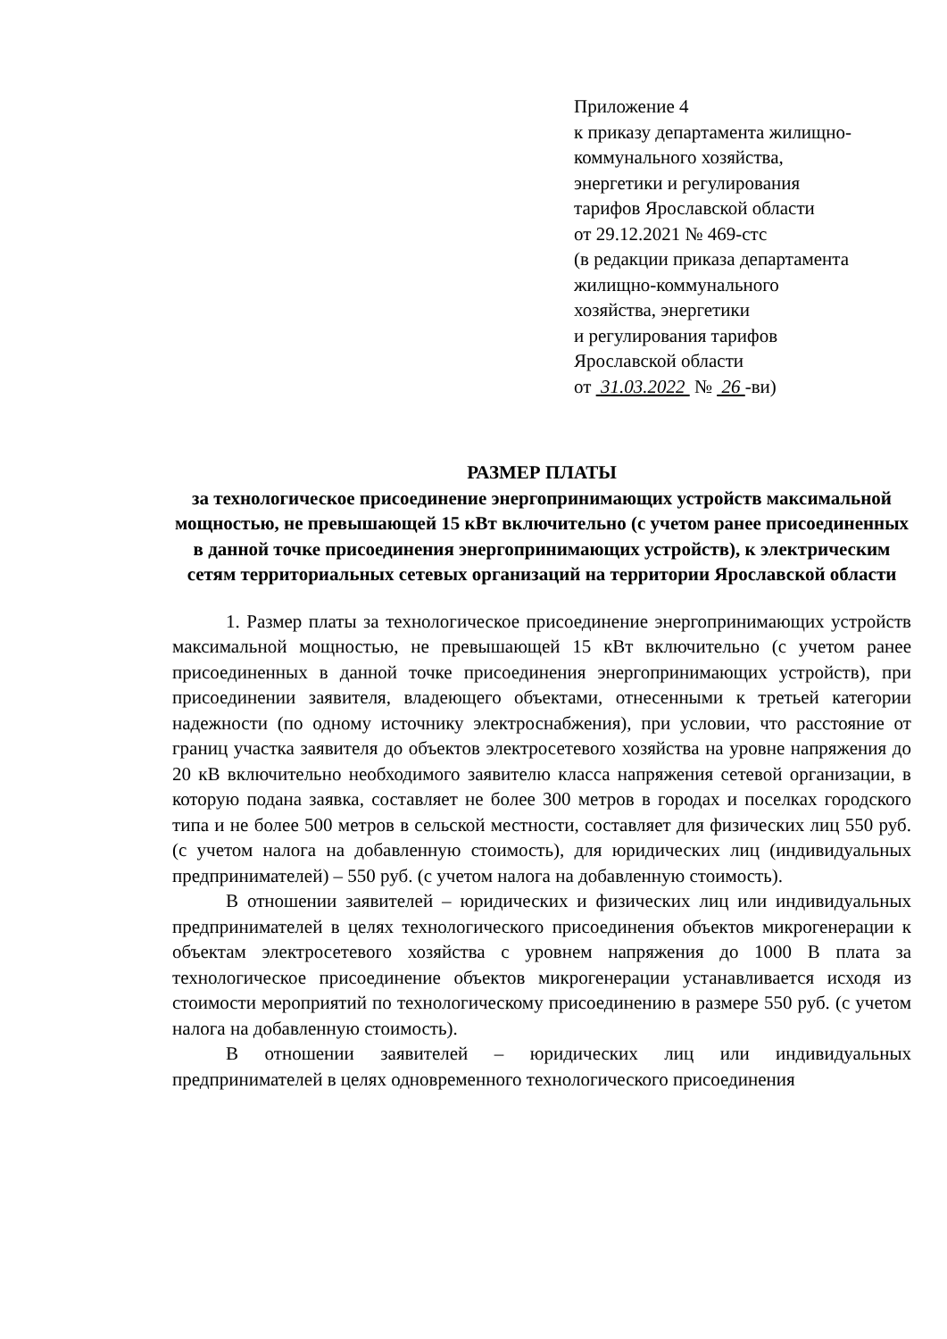Приложение 4
к приказу департамента жилищно-коммунального хозяйства,
энергетики и регулирования
тарифов Ярославской области
от 29.12.2021 № 469-стс
(в редакции приказа департамента
жилищно-коммунального
хозяйства, энергетики
и регулирования тарифов
Ярославской области
от 31.03.2022 № 26 -ви)
РАЗМЕР ПЛАТЫ
за технологическое присоединение энергопринимающих устройств максимальной мощностью, не превышающей 15 кВт включительно (с учетом ранее присоединенных в данной точке присоединения энергопринимающих устройств), к электрическим сетям территориальных сетевых организаций на территории Ярославской области
1. Размер платы за технологическое присоединение энергопринимающих устройств максимальной мощностью, не превышающей 15 кВт включительно (с учетом ранее присоединенных в данной точке присоединения энергопринимающих устройств), при присоединении заявителя, владеющего объектами, отнесенными к третьей категории надежности (по одному источнику электроснабжения), при условии, что расстояние от границ участка заявителя до объектов электросетевого хозяйства на уровне напряжения до 20 кВ включительно необходимого заявителю класса напряжения сетевой организации, в которую подана заявка, составляет не более 300 метров в городах и поселках городского типа и не более 500 метров в сельской местности, составляет для физических лиц 550 руб. (с учетом налога на добавленную стоимость), для юридических лиц (индивидуальных предпринимателей) – 550 руб. (с учетом налога на добавленную стоимость).
В отношении заявителей – юридических и физических лиц или индивидуальных предпринимателей в целях технологического присоединения объектов микрогенерации к объектам электросетевого хозяйства с уровнем напряжения до 1000 В плата за технологическое присоединение объектов микрогенерации устанавливается исходя из стоимости мероприятий по технологическому присоединению в размере 550 руб. (с учетом налога на добавленную стоимость).
В отношении заявителей – юридических лиц или индивидуальных предпринимателей в целях одновременного технологического присоединения